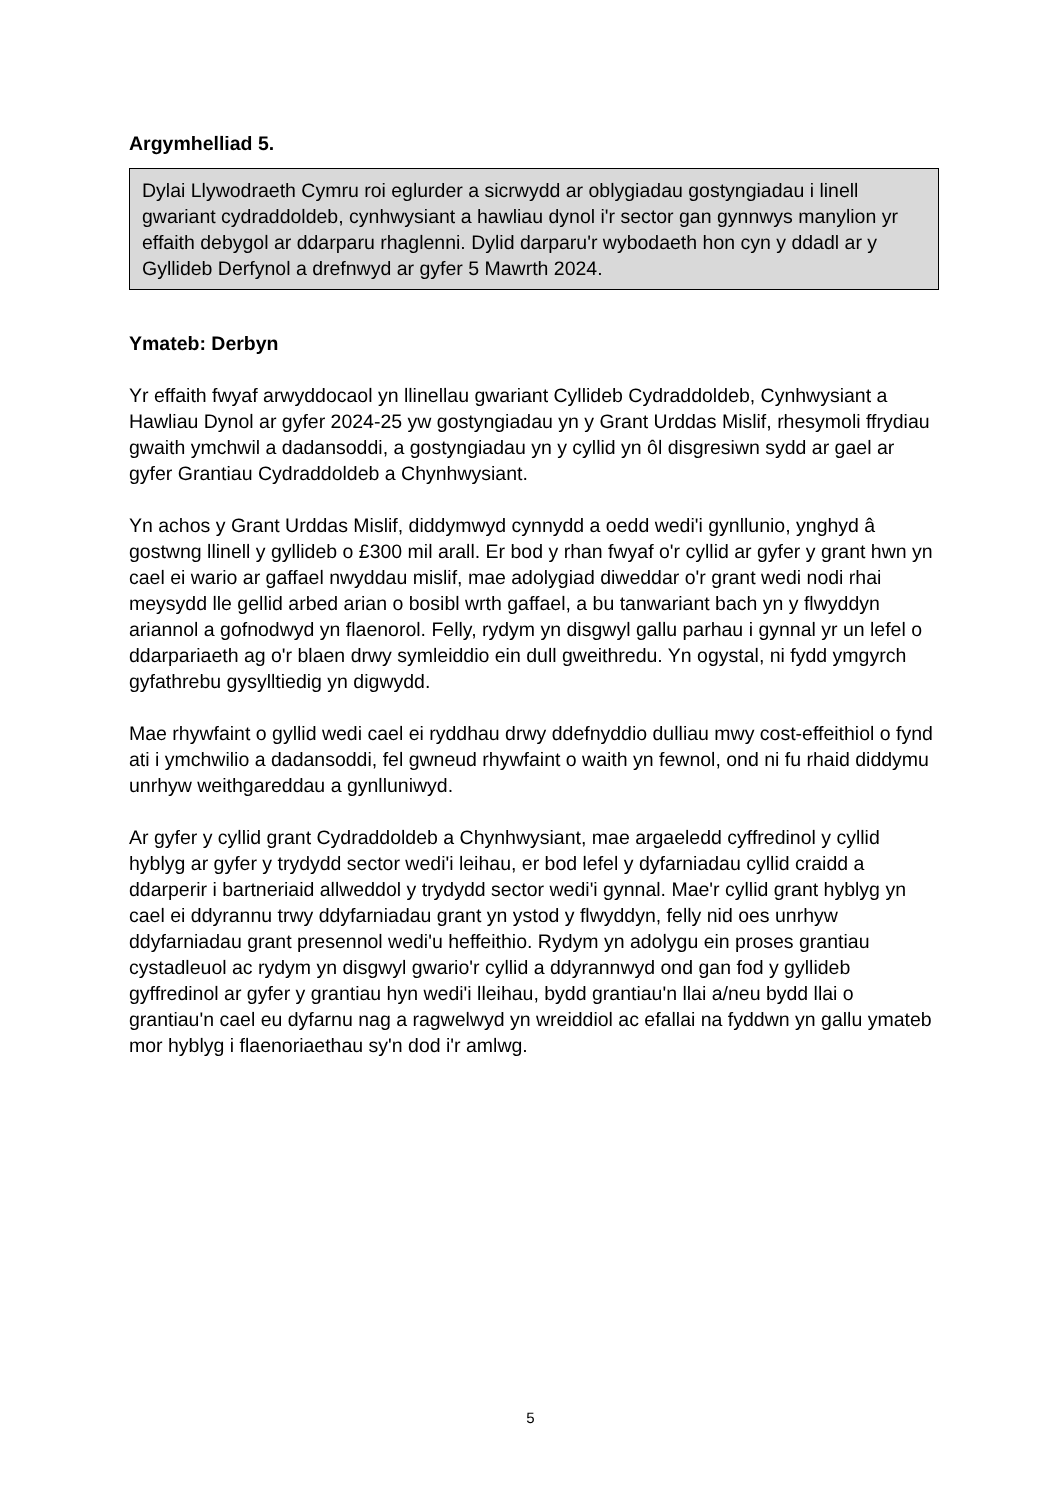Argymhelliad 5.
Dylai Llywodraeth Cymru roi eglurder a sicrwydd ar oblygiadau gostyngiadau i linell gwariant cydraddoldeb, cynhwysiant a hawliau dynol i'r sector gan gynnwys manylion yr effaith debygol ar ddarparu rhaglenni. Dylid darparu'r wybodaeth hon cyn y ddadl ar y Gyllideb Derfynol a drefnwyd ar gyfer 5 Mawrth 2024.
Ymateb: Derbyn
Yr effaith fwyaf arwyddocaol yn llinellau gwariant Cyllideb Cydraddoldeb, Cynhwysiant a Hawliau Dynol ar gyfer 2024-25 yw gostyngiadau yn y Grant Urddas Mislif, rhesymoli ffrydiau gwaith ymchwil a dadansoddi, a gostyngiadau yn y cyllid yn ôl disgresiwn sydd ar gael ar gyfer Grantiau Cydraddoldeb a Chynhwysiant.
Yn achos y Grant Urddas Mislif, diddymwyd cynnydd a oedd wedi'i gynllunio, ynghyd â gostwng llinell y gyllideb o £300 mil arall. Er bod y rhan fwyaf o'r cyllid ar gyfer y grant hwn yn cael ei wario ar gaffael nwyddau mislif, mae adolygiad diweddar o'r grant wedi nodi rhai meysydd lle gellid arbed arian o bosibl wrth gaffael, a bu tanwariant bach yn y flwyddyn ariannol a gofnodwyd yn flaenorol. Felly, rydym yn disgwyl gallu parhau i gynnal yr un lefel o ddarpariaeth ag o'r blaen drwy symleiddio ein dull gweithredu. Yn ogystal, ni fydd ymgyrch gyfathrebu gysylltiedig yn digwydd.
Mae rhywfaint o gyllid wedi cael ei ryddhau drwy ddefnyddio dulliau mwy cost-effeithiol o fynd ati i ymchwilio a dadansoddi, fel gwneud rhywfaint o waith yn fewnol, ond ni fu rhaid diddymu unrhyw weithgareddau a gynlluniwyd.
Ar gyfer y cyllid grant Cydraddoldeb a Chynhwysiant, mae argaeledd cyffredinol y cyllid hyblyg ar gyfer y trydydd sector wedi'i leihau, er bod lefel y dyfarniadau cyllid craidd a ddarperir i bartneriaid allweddol y trydydd sector wedi'i gynnal. Mae'r cyllid grant hyblyg yn cael ei ddyrannu trwy ddyfarniadau grant yn ystod y flwyddyn, felly nid oes unrhyw ddyfarniadau grant presennol wedi'u heffeithio. Rydym yn adolygu ein proses grantiau cystadleuol ac rydym yn disgwyl gwario'r cyllid a ddyrannwyd ond gan fod y gyllideb gyffredinol ar gyfer y grantiau hyn wedi'i lleihau, bydd grantiau'n llai a/neu bydd llai o grantiau'n cael eu dyfarnu nag a ragwelwyd yn wreiddiol ac efallai na fyddwn yn gallu ymateb mor hyblyg i flaenoriaethau sy'n dod i'r amlwg.
5